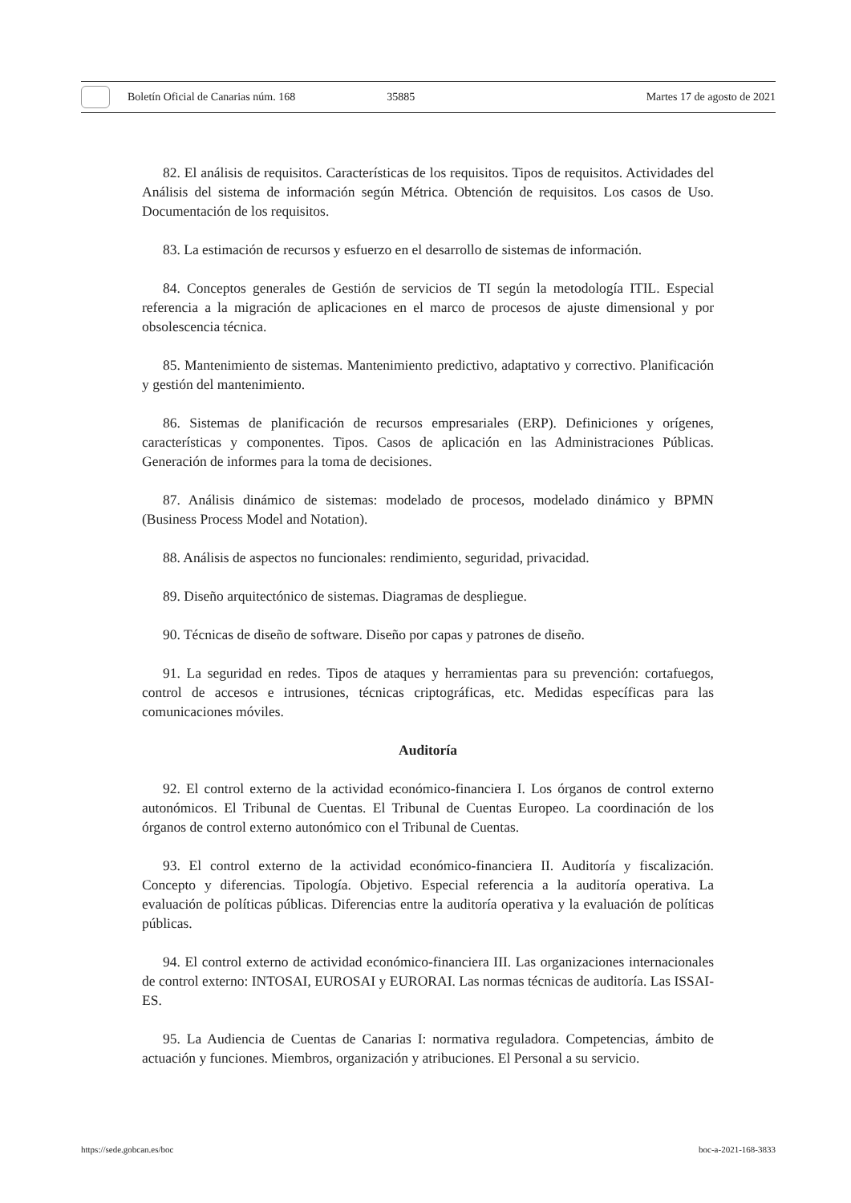Boletín Oficial de Canarias núm. 168 35885 Martes 17 de agosto de 2021
82. El análisis de requisitos. Características de los requisitos. Tipos de requisitos. Actividades del Análisis del sistema de información según Métrica. Obtención de requisitos. Los casos de Uso. Documentación de los requisitos.
83. La estimación de recursos y esfuerzo en el desarrollo de sistemas de información.
84. Conceptos generales de Gestión de servicios de TI según la metodología ITIL. Especial referencia a la migración de aplicaciones en el marco de procesos de ajuste dimensional y por obsolescencia técnica.
85. Mantenimiento de sistemas. Mantenimiento predictivo, adaptativo y correctivo. Planificación y gestión del mantenimiento.
86. Sistemas de planificación de recursos empresariales (ERP). Definiciones y orígenes, características y componentes. Tipos. Casos de aplicación en las Administraciones Públicas. Generación de informes para la toma de decisiones.
87. Análisis dinámico de sistemas: modelado de procesos, modelado dinámico y BPMN (Business Process Model and Notation).
88. Análisis de aspectos no funcionales: rendimiento, seguridad, privacidad.
89. Diseño arquitectónico de sistemas. Diagramas de despliegue.
90. Técnicas de diseño de software. Diseño por capas y patrones de diseño.
91. La seguridad en redes. Tipos de ataques y herramientas para su prevención: cortafuegos, control de accesos e intrusiones, técnicas criptográficas, etc. Medidas específicas para las comunicaciones móviles.
Auditoría
92. El control externo de la actividad económico-financiera I. Los órganos de control externo autonómicos. El Tribunal de Cuentas. El Tribunal de Cuentas Europeo. La coordinación de los órganos de control externo autonómico con el Tribunal de Cuentas.
93. El control externo de la actividad económico-financiera II. Auditoría y fiscalización. Concepto y diferencias. Tipología. Objetivo. Especial referencia a la auditoría operativa. La evaluación de políticas públicas. Diferencias entre la auditoría operativa y la evaluación de políticas públicas.
94. El control externo de actividad económico-financiera III. Las organizaciones internacionales de control externo: INTOSAI, EUROSAI y EURORAI. Las normas técnicas de auditoría. Las ISSAI-ES.
95. La Audiencia de Cuentas de Canarias I: normativa reguladora. Competencias, ámbito de actuación y funciones. Miembros, organización y atribuciones. El Personal a su servicio.
https://sede.gobcan.es/boc boc-a-2021-168-3833